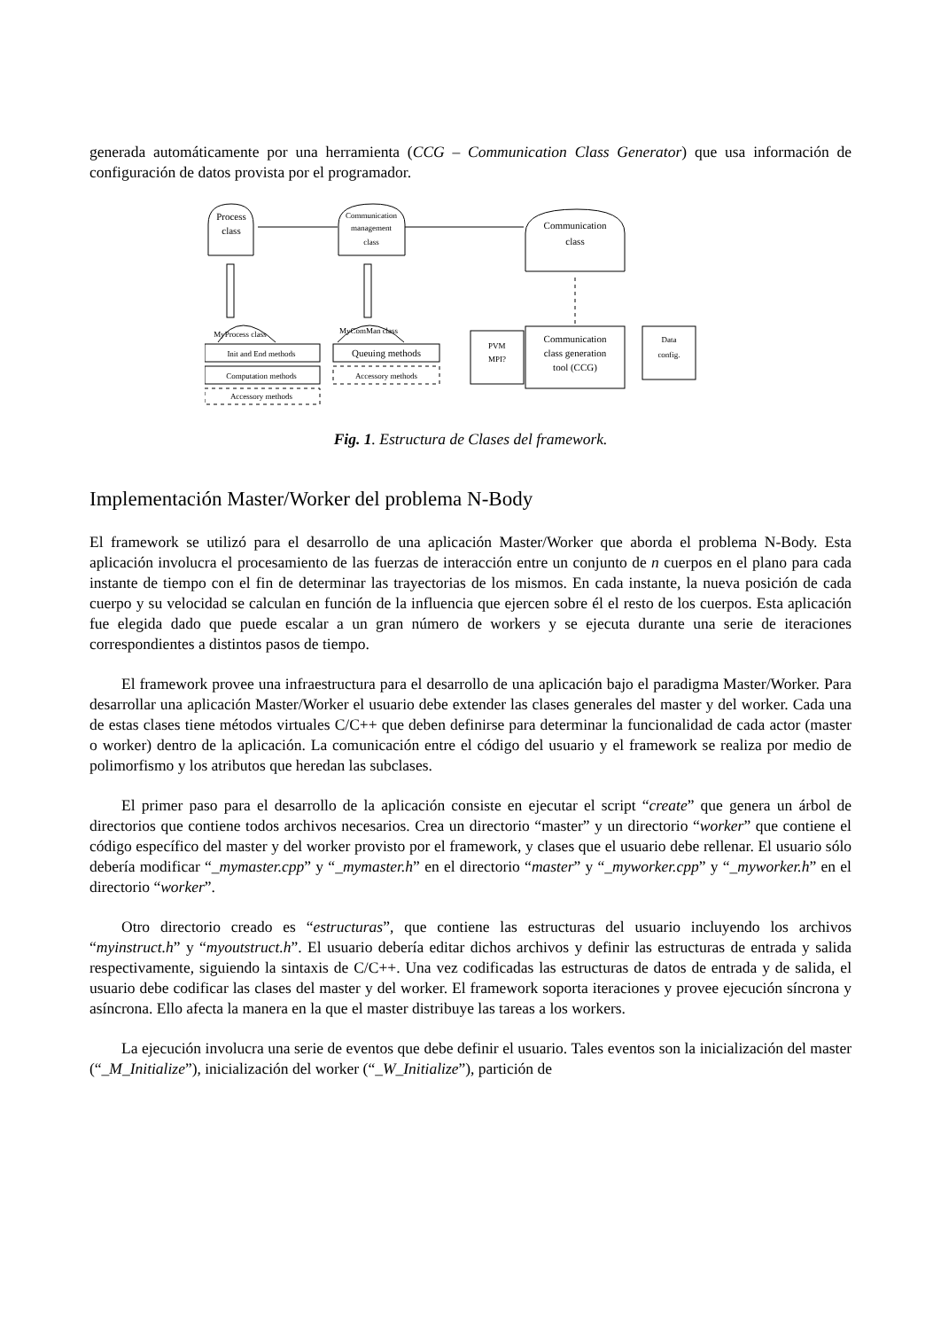generada automáticamente por una herramienta (CCG – Communication Class Generator) que usa información de configuración de datos provista por el programador.
Process
class
Communication
management
class
Communication
class
MyProcess class
Init and End methods
Computation methods
Accessory methods
MyComMan class
Queuing methods
Accessory methods
PVM
MPI?
Communication
class generation
tool (CCG)
Data
config.
Fig. 1. Estructura de Clases del framework.
Implementación Master/Worker del problema N-Body
El framework se utilizó para el desarrollo de una aplicación Master/Worker que aborda el problema N-Body. Esta aplicación involucra el procesamiento de las fuerzas de interacción entre un conjunto de n cuerpos en el plano para cada instante de tiempo con el fin de determinar las trayectorias de los mismos. En cada instante, la nueva posición de cada cuerpo y su velocidad se calculan en función de la influencia que ejercen sobre él el resto de los cuerpos. Esta aplicación fue elegida dado que puede escalar a un gran número de workers y se ejecuta durante una serie de iteraciones correspondientes a distintos pasos de tiempo.
El framework provee una infraestructura para el desarrollo de una aplicación bajo el paradigma Master/Worker. Para desarrollar una aplicación Master/Worker el usuario debe extender las clases generales del master y del worker. Cada una de estas clases tiene métodos virtuales C/C++ que deben definirse para determinar la funcionalidad de cada actor (master o worker) dentro de la aplicación. La comunicación entre el código del usuario y el framework se realiza por medio de polimorfismo y los atributos que heredan las subclases.
El primer paso para el desarrollo de la aplicación consiste en ejecutar el script “create” que genera un árbol de directorios que contiene todos archivos necesarios. Crea un directorio “master” y un directorio “worker” que contiene el código específico del master y del worker provisto por el framework, y clases que el usuario debe rellenar. El usuario sólo debería modificar “_mymaster.cpp” y “_mymaster.h” en el directorio “master” y “_myworker.cpp” y “_myworker.h” en el directorio “worker”.
Otro directorio creado es “estructuras”, que contiene las estructuras del usuario incluyendo los archivos “myinstruct.h” y “myoutstruct.h”. El usuario debería editar dichos archivos y definir las estructuras de entrada y salida respectivamente, siguiendo la sintaxis de C/C++. Una vez codificadas las estructuras de datos de entrada y de salida, el usuario debe codificar las clases del master y del worker. El framework soporta iteraciones y provee ejecución síncrona y asíncrona. Ello afecta la manera en la que el master distribuye las tareas a los workers.
La ejecución involucra una serie de eventos que debe definir el usuario. Tales eventos son la inicialización del master (“_M_Initialize”), inicialización del worker (“_W_Initialize”), partición de